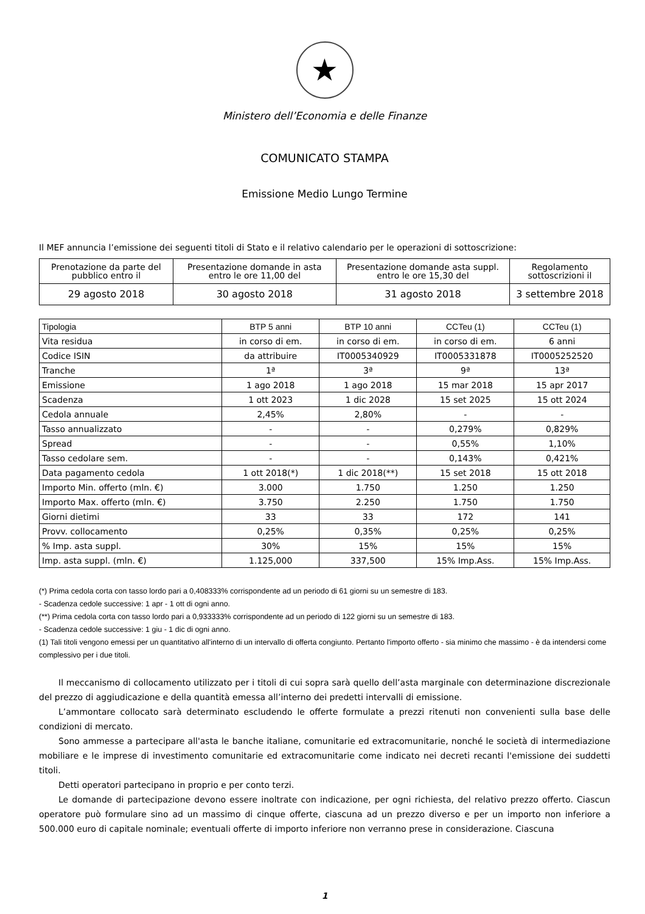★
Ministero dell’Economia e delle Finanze
COMUNICATO STAMPA
Emissione Medio Lungo Termine
Il MEF annuncia l’emissione dei seguenti titoli di Stato e il relativo calendario per le operazioni di sottoscrizione:
| Prenotazione da parte del pubblico entro il | Presentazione domande in asta entro le ore 11,00 del | Presentazione domande asta suppl. entro le ore 15,30 del | Regolamento sottoscrizioni il |
| 29 agosto 2018 | 30 agosto 2018 | 31 agosto 2018 | 3 settembre 2018 |
| Tipologia | BTP 5 anni | BTP 10 anni | CCTeu (1) | CCTeu (1) |
| --- | --- | --- | --- | --- |
| Vita residua | in corso di em. | in corso di em. | in corso di em. | 6 anni |
| Codice ISIN | da attribuire | IT0005340929 | IT0005331878 | IT0005252520 |
| Tranche | 1ª | 3ª | 9ª | 13ª |
| Emissione | 1 ago 2018 | 1 ago 2018 | 15 mar 2018 | 15 apr 2017 |
| Scadenza | 1 ott 2023 | 1 dic 2028 | 15 set 2025 | 15 ott 2024 |
| Cedola annuale | 2,45% | 2,80% | - | - |
| Tasso annualizzato | - | - | 0,279% | 0,829% |
| Spread | - | - | 0,55% | 1,10% |
| Tasso cedolare sem. | - | - | 0,143% | 0,421% |
| Data pagamento cedola | 1 ott 2018(*) | 1 dic 2018(**) | 15 set 2018 | 15 ott 2018 |
| Importo Min. offerto (mln. €) | 3.000 | 1.750 | 1.250 | 1.250 |
| Importo Max. offerto (mln. €) | 3.750 | 2.250 | 1.750 | 1.750 |
| Giorni dietimi | 33 | 33 | 172 | 141 |
| Provv. collocamento | 0,25% | 0,35% | 0,25% | 0,25% |
| % Imp. asta suppl. | 30% | 15% | 15% | 15% |
| Imp. asta suppl. (mln. €) | 1.125,000 | 337,500 | 15% Imp.Ass. | 15% Imp.Ass. |
(*) Prima cedola corta con tasso lordo pari a 0,408333% corrispondente ad un periodo di 61 giorni su un semestre di 183.
- Scadenza cedole successive: 1 apr - 1 ott di ogni anno.
(**) Prima cedola corta con tasso lordo pari a 0,933333% corrispondente ad un periodo di 122 giorni su un semestre di 183.
- Scadenza cedole successive: 1 giu - 1 dic di ogni anno.
(1) Tali titoli vengono emessi per un quantitativo all'interno di un intervallo di offerta congiunto. Pertanto l'importo offerto - sia minimo che massimo - è da intendersi come complessivo per i due titoli.
Il meccanismo di collocamento utilizzato per i titoli di cui sopra sarà quello dell’asta marginale con determinazione discrezionale del prezzo di aggiudicazione e della quantità emessa all’interno dei predetti intervalli di emissione.
L’ammontare collocato sarà determinato escludendo le offerte formulate a prezzi ritenuti non convenienti sulla base delle condizioni di mercato.
Sono ammesse a partecipare all'asta le banche italiane, comunitarie ed extracomunitarie, nonché le società di intermediazione mobiliare e le imprese di investimento comunitarie ed extracomunitarie come indicato nei decreti recanti l'emissione dei suddetti titoli.
Detti operatori partecipano in proprio e per conto terzi.
Le domande di partecipazione devono essere inoltrate con indicazione, per ogni richiesta, del relativo prezzo offerto. Ciascun operatore può formulare sino ad un massimo di cinque offerte, ciascuna ad un prezzo diverso e per un importo non inferiore a 500.000 euro di capitale nominale; eventuali offerte di importo inferiore non verranno prese in considerazione. Ciascuna
1